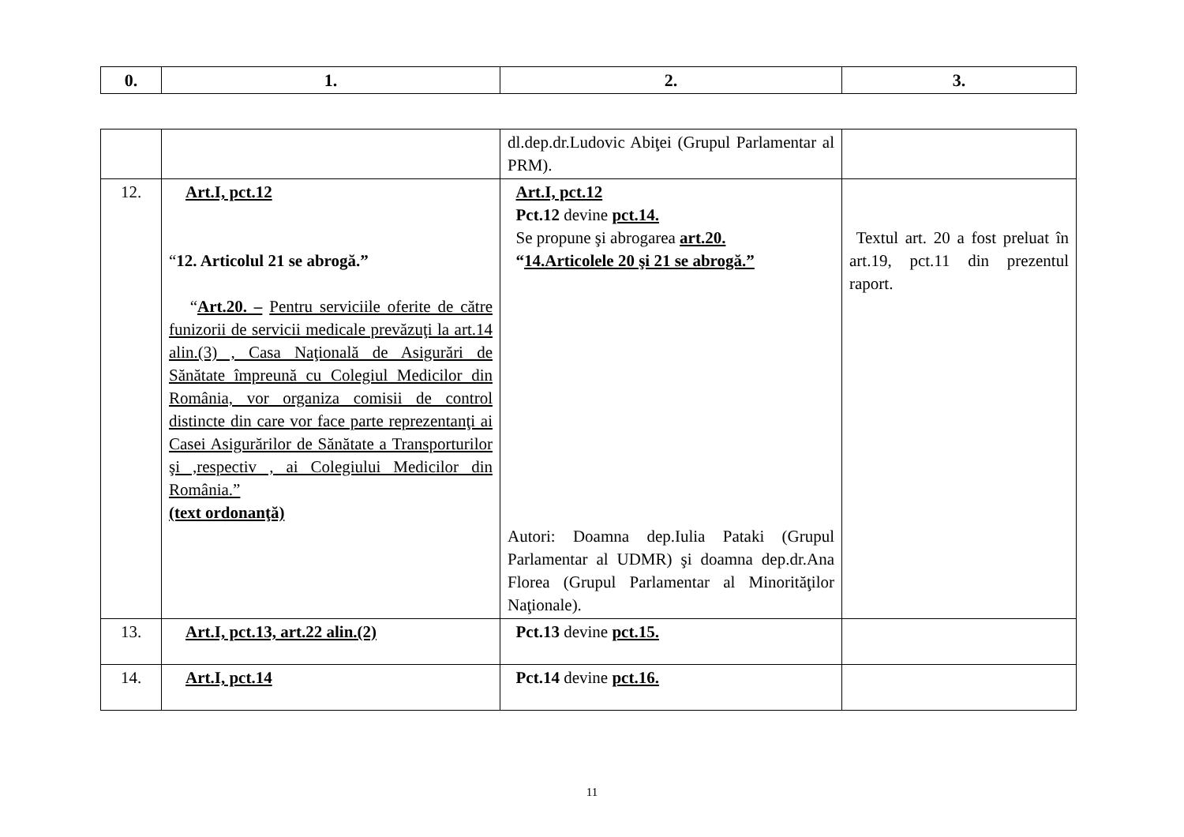| 0. | 1. | 2. | 3. |
| --- | --- | --- | --- |
| | | dl.dep.dr.Ludovic Abiţei (Grupul Parlamentar al PRM). | |
| 12. | Art.I, pct.12 “ 12. Articolul 21 se abrogă.” “ Art.20. – Pentru serviciile oferite de către funizorii de servicii medicale prevăzuţi la art.14 alin.(3) , Casa Naţională de Asigurări de Sănătate împreună cu Colegiul Medicilor din România, vor organiza comisii de control distincte din care vor face parte reprezentanţi ai Casei Asigurărilor de Sănătate a Transporturilor şi ,respectiv , ai Colegiului Medicilor din România.” (text ordonanţă) | Art.I, pct.12 Pct.12 devine pct.14. Se propune şi abrogarea art.20. “ 14.Articolele 20 şi 21 se abrogă.” Autori: Doamna dep.Iulia Pataki (Grupul Parlamentar al UDMR) şi doamna dep.dr.Ana Florea (Grupul Parlamentar al Minorităţilor Naţionale). | Textul art. 20 a fost preluat în art.19, pct.11 din prezentul raport. |
| 13. | Art.I, pct.13, art.22 alin.(2) | Pct.13 devine pct.15. | |
| 14. | Art.I, pct.14 | Pct.14 devine pct.16. | |
11